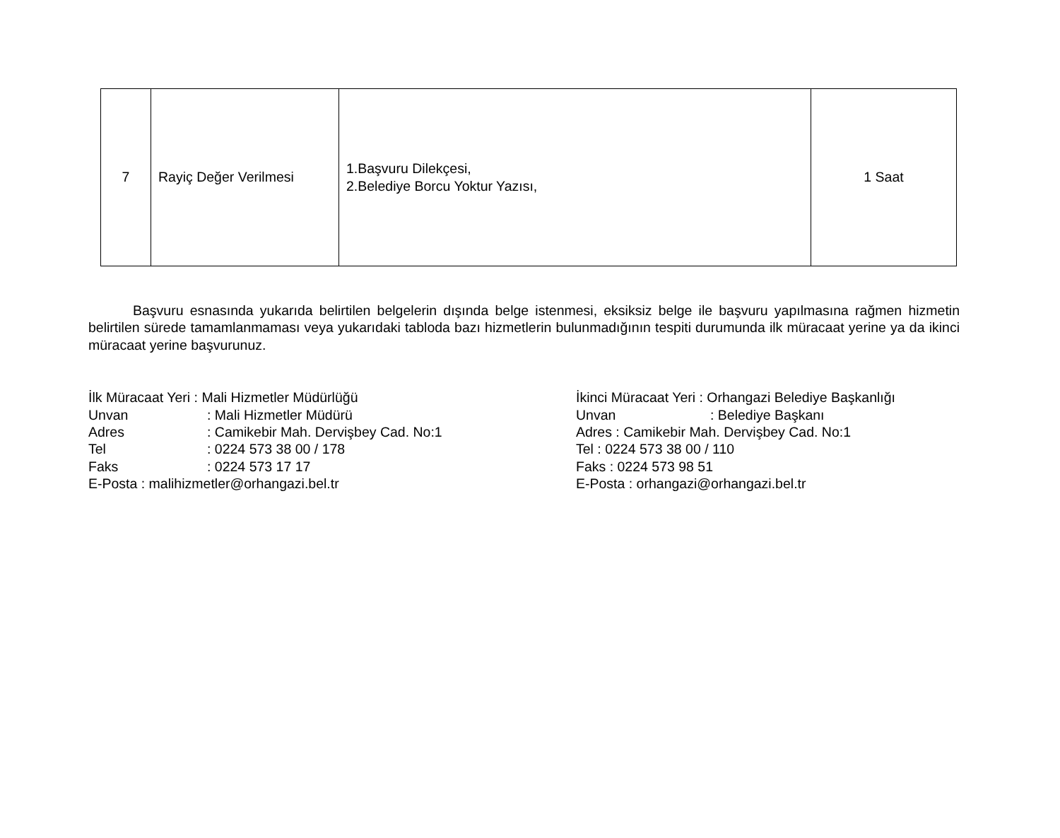| 7 | Rayiç Değer Verilmesi | 1.Başvuru Dilekçesi, 2.Belediye Borcu Yoktur Yazısı, | 1 Saat |
Başvuru esnasında yukarıda belirtilen belgelerin dışında belge istenmesi, eksiksiz belge ile başvuru yapılmasına rağmen hizmetin belirtilen sürede tamamlanmaması veya yukarıdaki tabloda bazı hizmetlerin bulunmadığının tespiti durumunda ilk müracaat yerine ya da ikinci müracaat yerine başvurunuz.
İlk Müracaat Yeri : Mali Hizmetler Müdürlüğü
Unvan : Mali Hizmetler Müdürü
Adres : Camikebir Mah. Dervişbey Cad. No:1
Tel : 0224 573 38 00 / 178
Faks : 0224 573 17 17
E-Posta : malihizmetler@orhangazi.bel.tr
İkinci Müracaat Yeri : Orhangazi Belediye Başkanlığı
Unvan : Belediye Başkanı
Adres : Camikebir Mah. Dervişbey Cad. No:1
Tel : 0224 573 38 00 / 110
Faks : 0224 573 98 51
E-Posta : orhangazi@orhangazi.bel.tr